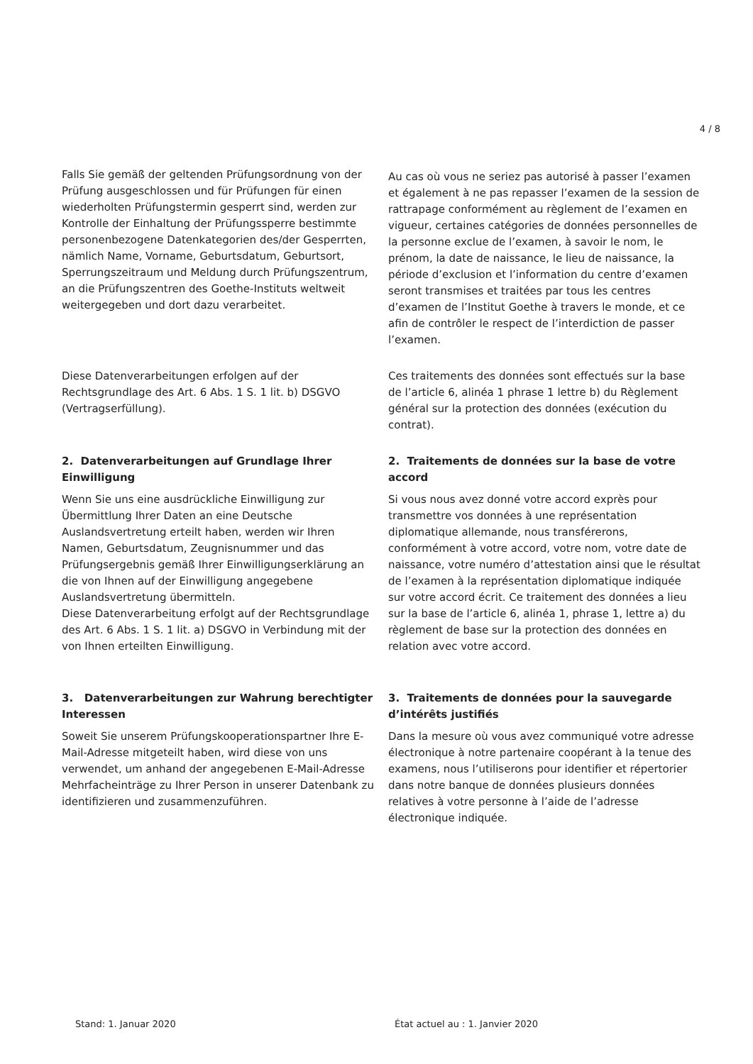4 / 8
Falls Sie gemäß der geltenden Prüfungsordnung von der Prüfung ausgeschlossen und für Prüfungen für einen wiederholten Prüfungstermin gesperrt sind, werden zur Kontrolle der Einhaltung der Prüfungssperre bestimmte personenbezogene Datenkategorien des/der Gesperrten, nämlich Name, Vorname, Geburtsdatum, Geburtsort, Sperrungszeitraum und Meldung durch Prüfungszentrum, an die Prüfungszentren des Goethe-Instituts weltweit weitergegeben und dort dazu verarbeitet.
Au cas où vous ne seriez pas autorisé à passer l’examen et également à ne pas repasser l’examen de la session de rattrapage conformément au règlement de l’examen en vigueur, certaines catégories de données personnelles de la personne exclue de l’examen, à savoir le nom, le prénom, la date de naissance, le lieu de naissance, la période d’exclusion et l’information du centre d’examen seront transmises et traitées par tous les centres d’examen de l’Institut Goethe à travers le monde, et ce afin de contrôler le respect de l’interdiction de passer l’examen.
Diese Datenverarbeitungen erfolgen auf der Rechtsgrundlage des Art. 6 Abs. 1 S. 1 lit. b) DSGVO (Vertragserfüllung).
Ces traitements des données sont effectués sur la base de l’article 6, alinéa 1 phrase 1 lettre b) du Règlement général sur la protection des données (exécution du contrat).
2. Datenverarbeitungen auf Grundlage Ihrer Einwilligung
Wenn Sie uns eine ausdrückliche Einwilligung zur Übermittlung Ihrer Daten an eine Deutsche Auslandsvertretung erteilt haben, werden wir Ihren Namen, Geburtsdatum, Zeugnisnummer und das Prüfungsergebnis gemäß Ihrer Einwilligungserklärung an die von Ihnen auf der Einwilligung angegebene Auslandsvertretung übermitteln.
Diese Datenverarbeitung erfolgt auf der Rechtsgrundlage des Art. 6 Abs. 1 S. 1 lit. a) DSGVO in Verbindung mit der von Ihnen erteilten Einwilligung.
2. Traitements de données sur la base de votre accord
Si vous nous avez donné votre accord exprès pour transmettre vos données à une représentation diplomatique allemande, nous transférerons, conformément à votre accord, votre nom, votre date de naissance, votre numéro d’attestation ainsi que le résultat de l’examen à la représentation diplomatique indiquée sur votre accord écrit. Ce traitement des données a lieu sur la base de l’article 6, alinéa 1, phrase 1, lettre a) du règlement de base sur la protection des données en relation avec votre accord.
3. Datenverarbeitungen zur Wahrung berechtigter Interessen
Soweit Sie unserem Prüfungskooperationspartner Ihre E-Mail-Adresse mitgeteilt haben, wird diese von uns verwendet, um anhand der angegebenen E-Mail-Adresse Mehrfacheinträge zu Ihrer Person in unserer Datenbank zu identifizieren und zusammenzuführen.
3. Traitements de données pour la sauvegarde d’intérêts justifiés
Dans la mesure où vous avez communiqué votre adresse électronique à notre partenaire coopérant à la tenue des examens, nous l’utiliserons pour identifier et répertorier dans notre banque de données plusieurs données relatives à votre personne à l’aide de l’adresse électronique indiquée.
Stand: 1. Januar 2020 État actuel au : 1. Janvier 2020